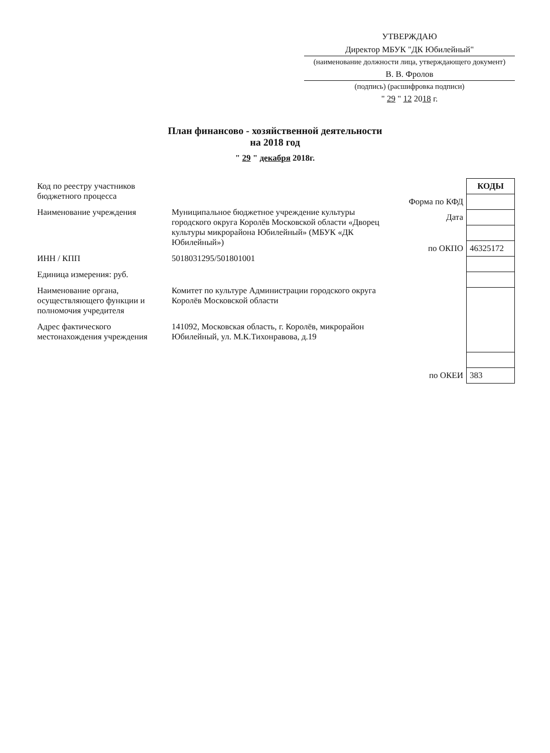УТВЕРЖДАЮ
Директор МБУК "ДК Юбилейный"
(наименование должности лица, утверждающего документ)
В. В. Фролов
(подпись) (расшифровка подписи)
" 29 " 12 2018 г.
План финансово - хозяйственной деятельности
на 2018 год
" 29 " декабря 2018г.
| Код по реестру участников бюджетного процесса | |
| Наименование учреждения | Муниципальное бюджетное учреждение культуры городского округа Королёв Московской области «Дворец культуры микрорайона Юбилейный» (МБУК «ДК Юбилейный») |
| ИНН / КПП | 5018031295/501801001 |
| Единица измерения: руб. | |
| Наименование органа, осуществляющего функции и полномочия учредителя | Комитет по культуре Администрации городского округа Королёв Московской области |
| Адрес фактического местонахождения учреждения | 141092, Московская область, г. Королёв, микрорайон Юбилейный, ул. М.К.Тихонравова, д.19 |
| | КОДЫ |
| Форма по КФД | |
| Дата | |
| по ОКПО | 46325172 |
| по ОКЕИ | 383 |